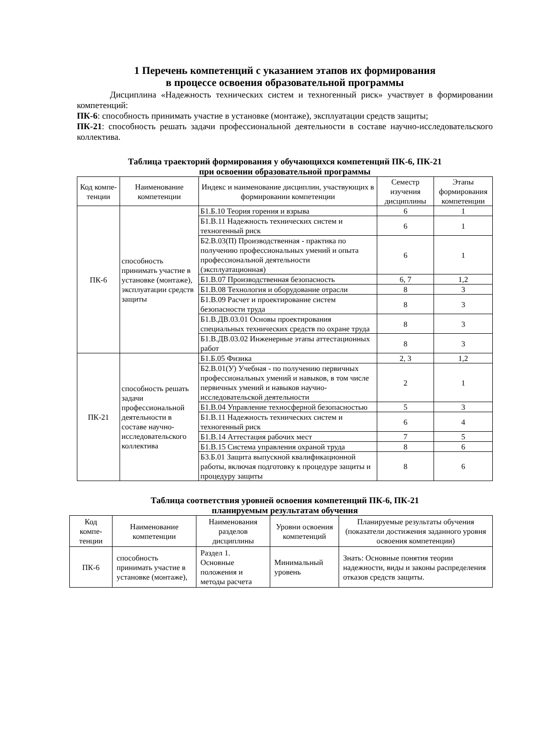1 Перечень компетенций с указанием этапов их формирования
в процессе освоения образовательной программы
Дисциплина «Надежность технических систем и техногенный риск» участвует в формировании компетенций:
ПК-6: способность принимать участие в установке (монтаже), эксплуатации средств защиты;
ПК-21: способность решать задачи профессиональной деятельности в составе научно-исследовательского коллектива.
Таблица траекторий формирования у обучающихся компетенций ПК-6, ПК-21
при освоении образовательной программы
| Код компе-тенции | Наименование компетенции | Индекс и наименование дисциплин, участвующих в формировании компетенции | Семестр изучения дисциплины | Этапы формирования компетенции |
| --- | --- | --- | --- | --- |
| ПК-6 | способность принимать участие в установке (монтаже), эксплуатации средств защиты | Б1.Б.10 Теория горения и взрыва | 6 | 1 |
| | | Б1.В.11 Надежность технических систем и техногенный риск | 6 | 1 |
| | | Б2.В.03(П) Производственная - практика по получению профессиональных умений и опыта профессиональной деятельности (эксплуатационная) | 6 | 1 |
| | | Б1.В.07 Производственная безопасность | 6, 7 | 1,2 |
| | | Б1.В.08 Технология и оборудование отрасли | 8 | 3 |
| | | Б1.В.09 Расчет и проектирование систем безопасности труда | 8 | 3 |
| | | Б1.В.ДВ.03.01 Основы проектирования специальных технических средств по охране труда | 8 | 3 |
| | | Б1.В.ДВ.03.02 Инженерные этапы аттестационных работ | 8 | 3 |
| ПК-21 | способность решать задачи профессиональной деятельности в составе научно-исследовательского коллектива | Б1.Б.05 Физика | 2, 3 | 1,2 |
| | | Б2.В.01(У) Учебная - по получению первичных профессиональных умений и навыков, в том числе первичных умений и навыков научно-исследовательской деятельности | 2 | 1 |
| | | Б1.В.04 Управление техносферной безопасностью | 5 | 3 |
| | | Б1.В.11 Надежность технических систем и техногенный риск | 6 | 4 |
| | | Б1.В.14 Аттестация рабочих мест | 7 | 5 |
| | | Б1.В.15 Система управления охраной труда | 8 | 6 |
| | | Б3.Б.01 Защита выпускной квалификационной работы, включая подготовку к процедуре защиты и процедуру защиты | 8 | 6 |
Таблица соответствия уровней освоения компетенций ПК-6, ПК-21
планируемым результатам обучения
| Код компе-тенции | Наименование компетенции | Наименования разделов дисциплины | Уровни освоения компетенций | Планируемые результаты обучения (показатели достижения заданного уровня освоения компетенции) |
| --- | --- | --- | --- | --- |
| ПК-6 | способность принимать участие в установке (монтаже), | Раздел 1. Основные положения и методы расчета | Минимальный уровень | Знать: Основные понятия теории надежности, виды и законы распределения отказов средств защиты. |